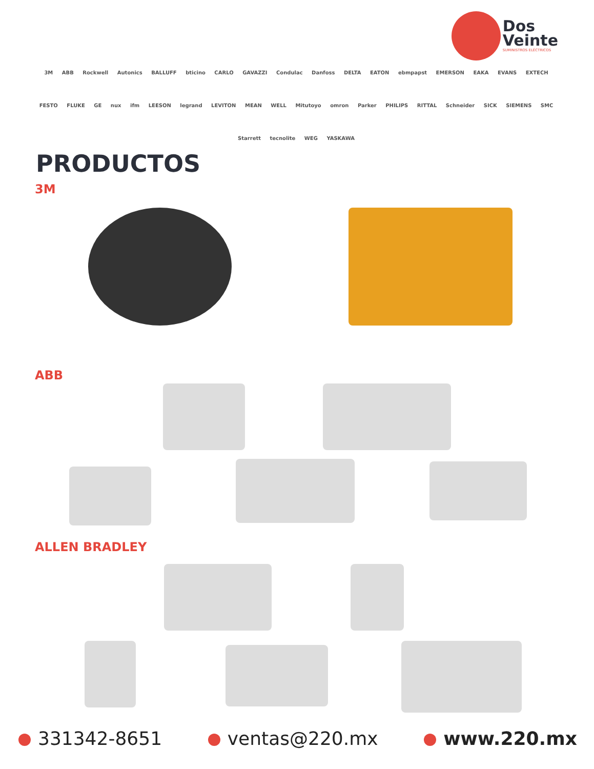Dos
Veinte
SUMINISTROS ELÉCTRICOS
3M ABB Rockwell Autonics BALLUFF bticino CARLO GAVAZZI Condulac Danfoss DELTA EATON ebmpapst EMERSON EAKA EVANS EXTECH FESTO FLUKE GE nux ifm LEESON legrand LEVITON MEAN WELL Mitutoyo omron Parker PHILIPS RITTAL Schneider SICK SIEMENS SMC Starrett tecnolite WEG YASKAWA
PRODUCTOS
3M
ABB
ALLEN BRADLEY
331342-8651 ventas@220.mx www.220.mx